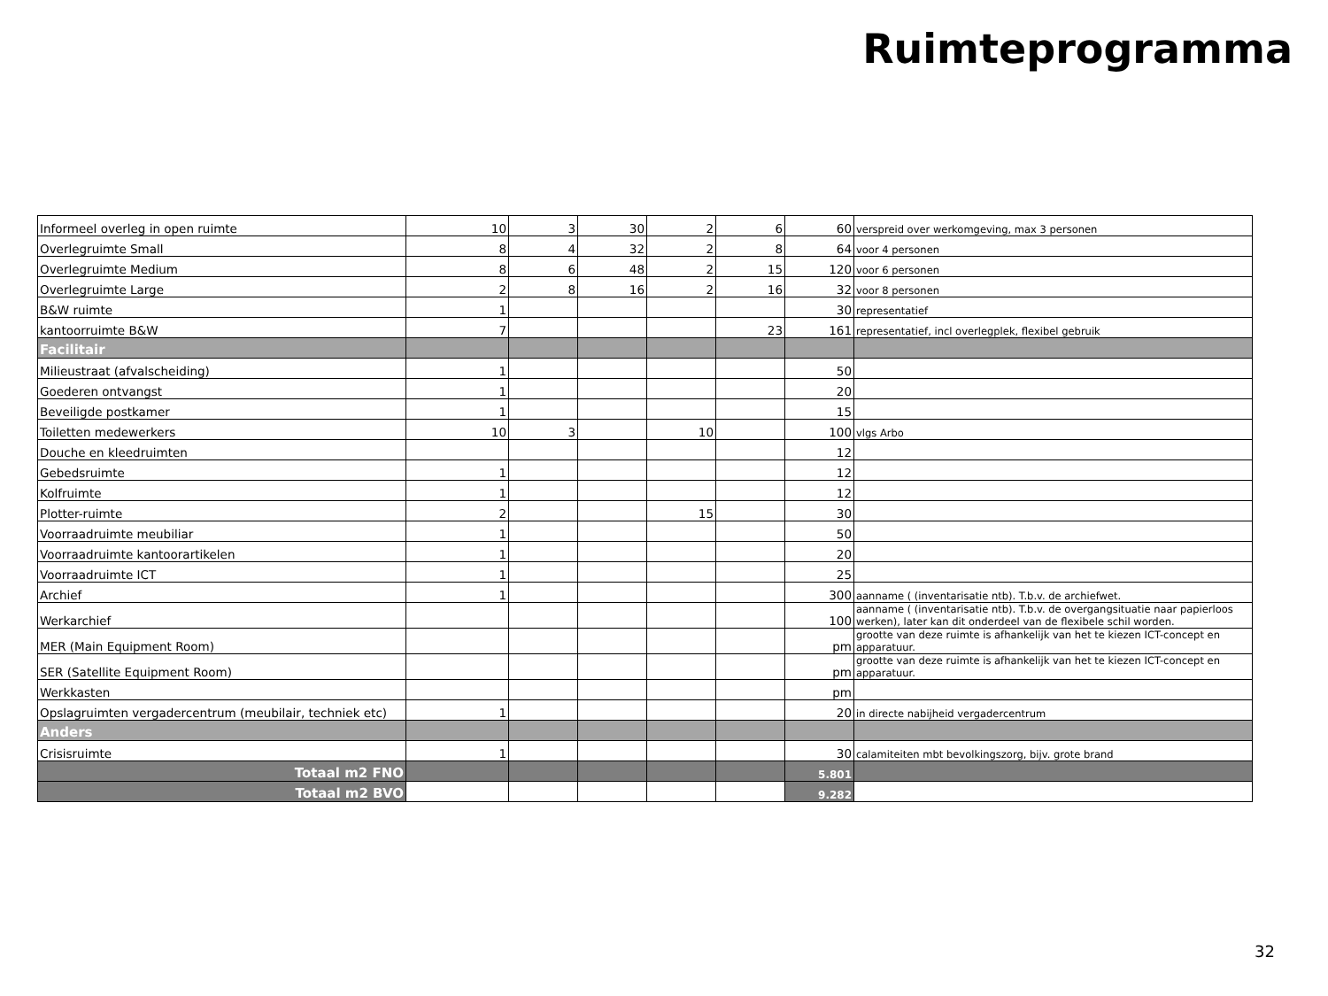Ruimteprogramma
| Informeel overleg in open ruimte | 10 | 3 | 30 | 2 | 6 | 60 | verspreid over werkomgeving, max 3 personen |
| Overlegruimte Small | 8 | 4 | 32 | 2 | 8 | 64 | voor 4 personen |
| Overlegruimte Medium | 8 | 6 | 48 | 2 | 15 | 120 | voor 6 personen |
| Overlegruimte Large | 2 | 8 | 16 | 2 | 16 | 32 | voor 8 personen |
| B&W ruimte | 1 | | | | | 30 | representatief |
| kantoorruimte B&W | 7 | | | | 23 | 161 | representatief, incl overlegplek, flexibel gebruik |
| Facilitair | | | | | | | |
| Milieustraat (afvalscheiding) | 1 | | | | | 50 | |
| Goederen ontvangst | 1 | | | | | 20 | |
| Beveiligde postkamer | 1 | | | | | 15 | |
| Toiletten medewerkers | 10 | 3 | | 10 | | 100 | vlgs Arbo |
| Douche en kleedruimten | | | | | | 12 | |
| Gebedsruimte | 1 | | | | | 12 | |
| Kolfruimte | 1 | | | | | 12 | |
| Plotter-ruimte | 2 | | | 15 | | 30 | |
| Voorraadruimte meubiliar | 1 | | | | | 50 | |
| Voorraadruimte kantoorartikelen | 1 | | | | | 20 | |
| Voorraadruimte ICT | 1 | | | | | 25 | |
| Archief | 1 | | | | | 300 | aanname ( (inventarisatie ntb). T.b.v. de archiefwet. |
| Werkarchief | | | | | | 100 | aanname ( (inventarisatie ntb). T.b.v. de overgangsituatie naar papierloos werken), later kan dit onderdeel van de flexibele schil worden. |
| MER (Main Equipment Room) | | | | | | pm | grootte van deze ruimte is afhankelijk van het te kiezen ICT-concept en apparatuur. |
| SER (Satellite Equipment Room) | | | | | | pm | grootte van deze ruimte is afhankelijk van het te kiezen ICT-concept en apparatuur. |
| Werkkasten | | | | | | pm | |
| Opslagruimten vergadercentrum (meubilair, techniek etc) | 1 | | | | | 20 | in directe nabijheid vergadercentrum |
| Anders | | | | | | | |
| Crisisruimte | 1 | | | | | 30 | calamiteiten mbt bevolkingszorg, bijv. grote brand |
| Totaal m2 FNO | | | | | | 5.801 | |
| Totaal m2 BVO | | | | | | 9.282 | |
32